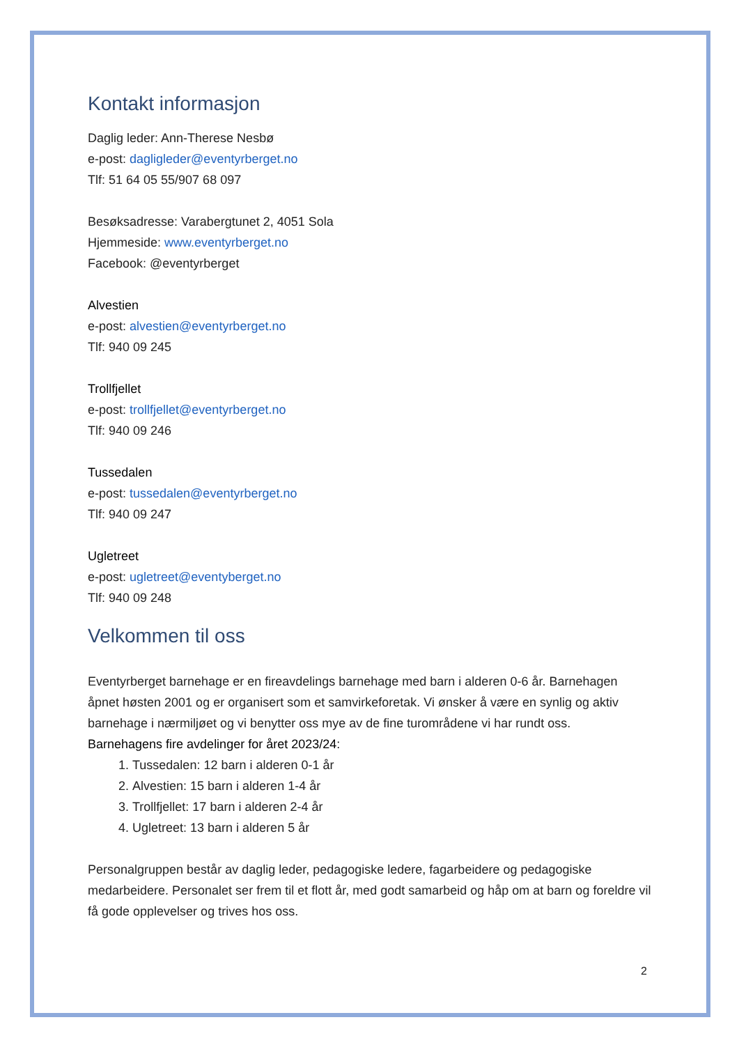Kontakt informasjon
Daglig leder: Ann-Therese Nesbø
e-post: dagligleder@eventyrberget.no
Tlf: 51 64 05 55/907 68 097
Besøksadresse: Varabergtunet 2, 4051 Sola
Hjemmeside: www.eventyrberget.no
Facebook: @eventyrberget
Alvestien
e-post: alvestien@eventyrberget.no
Tlf: 940 09 245
Trollfjellet
e-post: trollfjellet@eventyrberget.no
Tlf: 940 09 246
Tussedalen
e-post: tussedalen@eventyrberget.no
Tlf: 940 09 247
Ugletreet
e-post: ugletreet@eventyberget.no
Tlf: 940 09 248
Velkommen til oss
Eventyrberget barnehage er en fireavdelings barnehage med barn i alderen 0-6 år. Barnehagen åpnet høsten 2001 og er organisert som et samvirkeforetak. Vi ønsker å være en synlig og aktiv barnehage i nærmiljøet og vi benytter oss mye av de fine turområdene vi har rundt oss.
Barnehagens fire avdelinger for året 2023/24:
1. Tussedalen: 12 barn i alderen 0-1 år
2. Alvestien: 15 barn i alderen 1-4 år
3. Trollfjellet: 17 barn i alderen 2-4 år
4. Ugletreet: 13 barn i alderen 5 år
Personalgruppen består av daglig leder, pedagogiske ledere, fagarbeidere og pedagogiske medarbeidere. Personalet ser frem til et flott år, med godt samarbeid og håp om at barn og foreldre vil få gode opplevelser og trives hos oss.
2